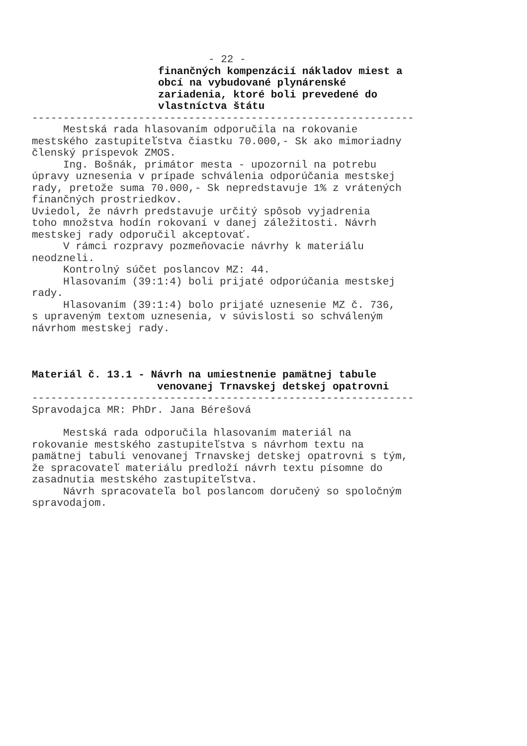- 22 -
finančných kompenzácií nákladov miest a obcí na vybudované plynárenské zariadenia, ktoré boli prevedené do vlastníctva štátu
-------------------------------------------------------------
Mestská rada hlasovaním odporučila na rokovanie mestského zastupiteľstva čiastku 70.000,- Sk ako mimoriadny členský príspevok ZMOS. Ing. Bošnák, primátor mesta - upozornil na potrebu úpravy uznesenia v prípade schválenia odporúčania mestskej rady, pretože suma 70.000,- Sk nepredstavuje 1% z vrátených finančných prostriedkov. Uviedol, že návrh predstavuje určitý spôsob vyjadrenia toho množstva hodín rokovaní v danej záležitosti. Návrh mestskej rady odporučil akceptovať. V rámci rozpravy pozmeňovacie návrhy k materiálu neodzneli. Kontrolný súčet poslancov MZ: 44. Hlasovaním (39:1:4) boli prijaté odporúčania mestskej rady. Hlasovaním (39:1:4) bolo prijaté uznesenie MZ č. 736, s upraveným textom uznesenia, v súvislosti so schváleným návrhom mestskej rady.
Materiál č. 13.1 - Návrh na umiestnenie pamätnej tabule venovanej Trnavskej detskej opatrovni
-------------------------------------------------------------
Spravodajca MR: PhDr. Jana Bérešová
Mestská rada odporučila hlasovaním materiál na rokovanie mestského zastupiteľstva s návrhom textu na pamätnej tabuli venovanej Trnavskej detskej opatrovni s tým, že spracovateľ materiálu predloží návrh textu písomne do zasadnutia mestského zastupiteľstva. Návrh spracovateľa bol poslancom doručený so spoločným spravodajom.